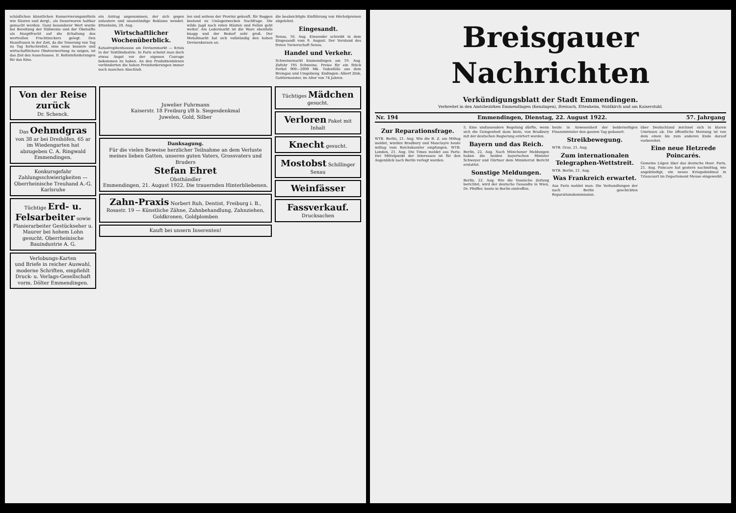schädlichen künstlichen Konservierungsmitteln wie Säuren und dergl., als Dauerwaren haltbar gemacht werden. Ganz besonderer Wert wurde bei Bereitung der Süßweine und der Obstsäfte als Hauptfrucht auf die Erhaltung des wertvollen Fruchtzuckers gelegt. Den Hausfrauen in der Zeit, da die Teuerung von Tag zu Tag fortschreitet, eine neue bessere und wirtschaftlichere Obstverwertung zu zeigen, ist das Ziel des Ausschusses. II. Reformforderungen für das Kino.
ein Antrag angenommen, der sich gegen unlautere und unanständige Reklame wendet. Ettenheim, 20. Aug.
Wirtschaftlicher Wochenüberblick.
Katastrophenhausse am Devisenmarkt — Krisis in der Textilindustrie. In Paris scheint man doch etwas Angst vor der eigenen Courage bekommen zu haben. An den Produktenbörsen verhinderten die hohen Preisforderungen immer noch manchen Abschluß.
len und seitens der Provinz gekauft, für Roggen bestand zu Umlagezwecken Nachfrage. Die wilde Jagd nach roten Häuten und Fellen geht weiter. Am Ledermarkt ist die Ware ebenfalls knapp und der Bedarf sehr groß. Der Metallmarkt hat sich vollständig den hohen Devisenkursen an.
die beabsichtigte Einführung von Höchstpreisen abgelehnt.
Eingesandt.
Sexau, 16. Aug. Einsender schreibt in dem Eingesandt vom 9. August. Der Vorstand des freien Turnerschaft Sexau.
Handel und Verkehr.
Schweinemarkt Emmendingen am 19. Aug. Zufuhr 195 Schweine. Preise für ein Stück Ferkel 900—2000 Mk. Todesfälle aus dem Breisgau und Umgebung. Endingen: Albert Zink, Gattlermeister, im Alter von 74 Jahren.
Von der Reise zurück
Dr. Schenck.
Das Oehmdgras
von 38 ar bei Dreihöfen, 65 ar im Wiedengarten hat abzugeben C. A. Ringwald Emmendingen.
Konkursgefahr Zahlungsschwierigkeiten — Oberrheinische Treuhand A.-G. Karlsruhe
Tüchtige Erd- u. Felsarbeiter sowie Planierarbeiter Gestückseher u. Maurer bei hohem Lohn gesucht. Oberrheinische Bauindustrie A. G.
Verlobungs-Karten
und Briefe in reicher Auswahl, moderne Schriften, empfiehlt Druck- u. Verlags-Gesellschaft vorm. Dölter Emmendingen.
Juwelier Fuhrmann
Kaiserstr. 18 Freiburg i/B b. Siegesdenkmal
Juwelen, Gold, Silber
Danksagung.
Für die vielen Beweise herzlicher Teilnahme an dem Verluste meines lieben Gatten, unseres guten Vaters, Grossvaters und Bruders
Stefan Ehret
Obsthändler
Emmendingen, 21. August 1922. Die trauernden Hinterbliebenen.
Zahn-Praxis Norbert Ruh, Dentist, Freiburg i. B., Rosastr. 19 — Künstliche Zähne, Zahnbehandlung, Zahnziehen, Goldkronen, Goldplomben
Kauft bei unsern Inserenten!
Tüchtiges Mädchen gesucht.
Verloren Paket mit Inhalt
Knecht gesucht.
Mostobst Schillinger Sexau
Weinfässer
Fassverkauf. Drucksachen
Breisgauer Nachrichten
Verkündigungsblatt der Stadt Emmendingen.
Verbreitet in den Amtsbezirken Emmendingen (Kenzingen), Breisach, Ettenheim, Waldkirch und am Kaiserstuhl.
Nr. 194 Emmendingen, Dienstag, 22. August 1922. 57. Jahrgang
Zur Reparationsfrage.
WTB. Berlin, 21. Aug. Wie die B. Z. am Mittag meldet, wurden Bradbury und Mauclayre heute mittag vom Reichskanzler empfangen. WTB. London, 21. Aug. Die Times meldet aus Paris: Der Mittelpunkt der Interessen ist für den Augenblick nach Berlin verlegt worden.
5. Eine umfassendere Regelung dürfte, wenn sich die Gelegenheit dazu biete, von Bradbury mit der deutschen Regierung erörtert werden.
Bayern und das Reich.
Berlin, 22. Aug. Nach Münchener Meldungen haben die beiden bayerischen Minister Schweyer und Gürtner dem Ministerrat Bericht erstattet.
Sonstige Meldungen.
Berlin, 22. Aug. Wie die Vossische Zeitung berichtet, wird der deutsche Gesandte in Wien, Dr. Pfeiffer, heute in Berlin eintreffen.
heute in Anwesenheit der beiderseitigen Finanzminister den ganzen Tag gedauert.
Streikbewegung.
WTB. Graz, 21. Aug.
Zum internationalen Telegraphen-Wettstreit.
WTB. Berlin, 21. Aug.
Was Frankreich erwartet.
Aus Paris meldet man: Die Verhandlungen der nach Berlin geschickten Reparationskommission.
über Deutschland zeichnet sich in klaren Umrissen ab. Die öffentliche Meinung ist von dem einen bis zum anderen Ende darauf vorbereitet.
Eine neue Hetzrede Poincarés.
Gemeine Lügen über das deutsche Heer. Paris, 21. Aug. Poincare hat gestern nachmittag, wie angekündigt, ein neues Kriegsdenkmal in Triaucourt im Departement Meuse eingeweiht.